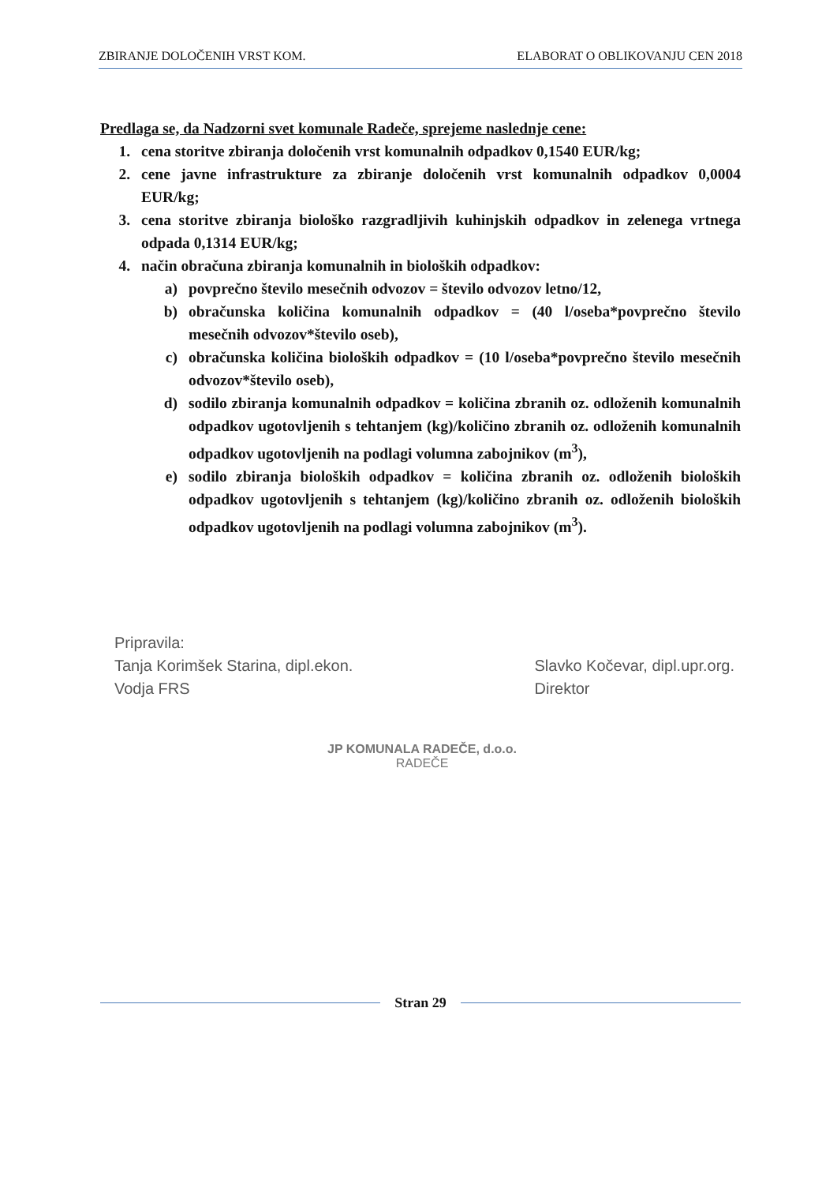ZBIRANJE DOLOČENIH VRST KOM. ELABORAT O OBLIKOVANJU CEN 2018
Predlaga se, da Nadzorni svet komunale Radeče, sprejeme naslednje cene:
1. cena storitve zbiranja določenih vrst komunalnih odpadkov 0,1540 EUR/kg;
2. cene javne infrastrukture za zbiranje določenih vrst komunalnih odpadkov 0,0004 EUR/kg;
3. cena storitve zbiranja biološko razgradljivih kuhinjskih odpadkov in zelenega vrtnega odpada 0,1314 EUR/kg;
4. način obračuna zbiranja komunalnih in bioloških odpadkov:
a) povprečno število mesečnih odvozov = število odvozov letno/12,
b) obračunska količina komunalnih odpadkov = (40 l/oseba*povprečno število mesečnih odvozov*število oseb),
c) obračunska količina bioloških odpadkov = (10 l/oseba*povprečno število mesečnih odvozov*število oseb),
d) sodilo zbiranja komunalnih odpadkov = količina zbranih oz. odloženih komunalnih odpadkov ugotovljenih s tehtanjem (kg)/količino zbranih oz. odloženih komunalnih odpadkov ugotovljenih na podlagi volumna zabojnikov (m<sup>3</sup>),
e) sodilo zbiranja bioloških odpadkov = količina zbranih oz. odloženih bioloških odpadkov ugotovljenih s tehtanjem (kg)/količino zbranih oz. odloženih bioloških odpadkov ugotovljenih na podlagi volumna zabojnikov (m<sup>3</sup>).
Pripravila:
Tanja Korimšek Starina, dipl.ekon.
Vodja FRS
Slavko Kočevar, dipl.upr.org.
Direktor
JP KOMUNALA RADEČE, d.o.o.
RADEČE
Stran 29